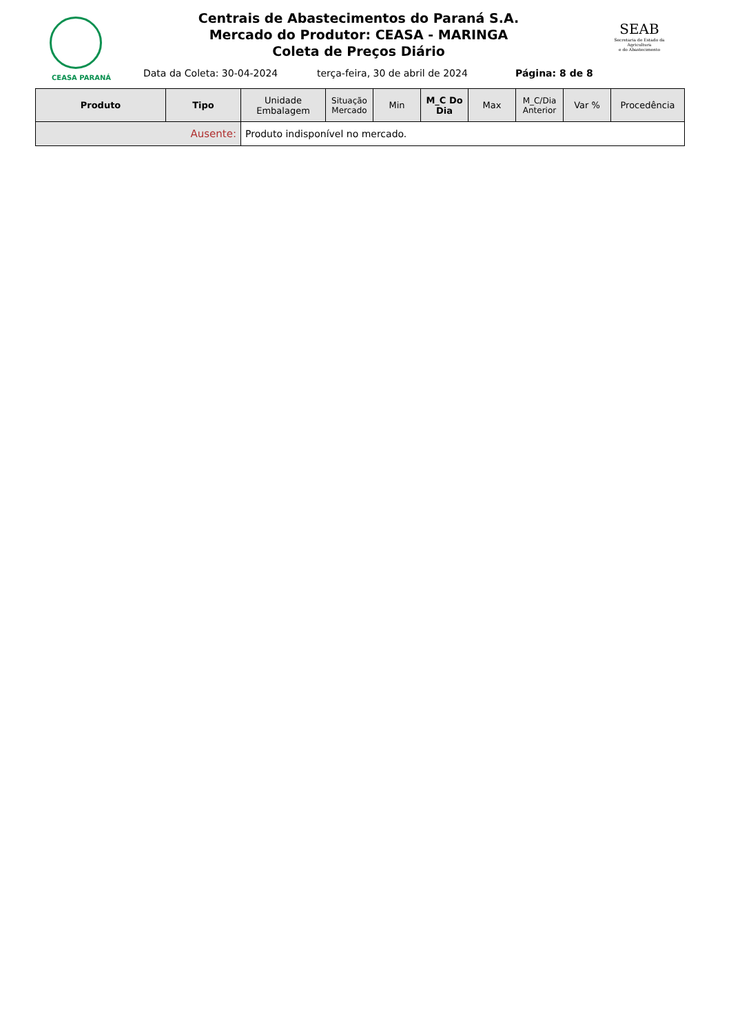CEASA PARANÁ
Centrais de Abastecimentos do Paraná S.A.
Mercado do Produtor: CEASA - MARINGA
Coleta de Preços Diário
SEAB
Secretaria de Estado da Agricultura
e do Abastecimento
Data da Coleta: 30-04-2024
terça-feira, 30 de abril de 2024
Página: 8 de 8
| Produto | Tipo | Unidade Embalagem | Situação Mercado | Min | M_C Do Dia | Max | M_C/Dia Anterior | Var % | Procedência |
| --- | --- | --- | --- | --- | --- | --- | --- | --- | --- |
| Ausente: | | Produto indisponível no mercado. | | | | | | | |